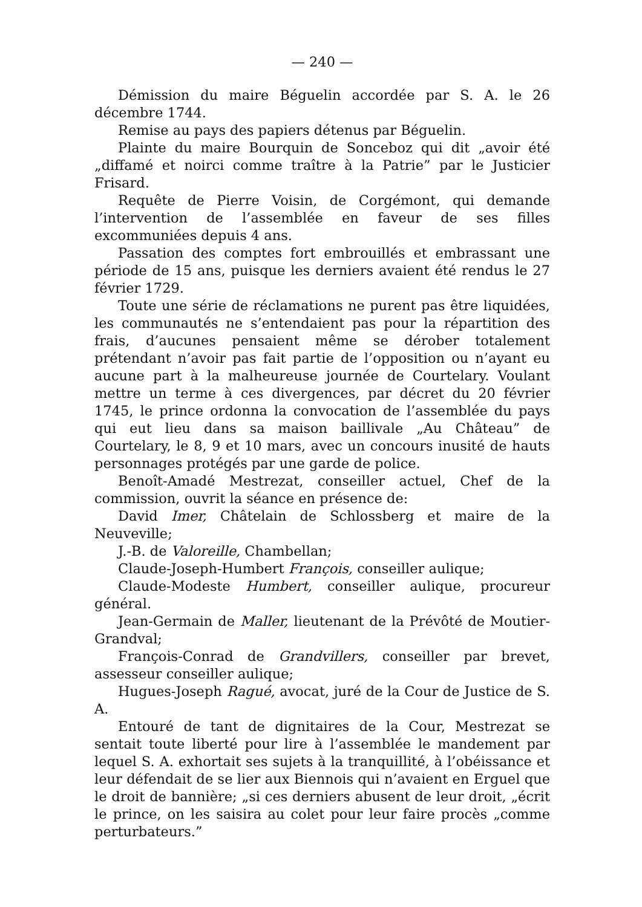— 240 —
Démission du maire Béguelin accordée par S. A. le 26 décembre 1744.
Remise au pays des papiers détenus par Béguelin.
Plainte du maire Bourquin de Sonceboz qui dit „avoir été „diffamé et noirci comme traître à la Patrie” par le Justicier Frisard.
Requête de Pierre Voisin, de Corgémont, qui demande l’intervention de l’assemblée en faveur de ses filles excommuniées depuis 4 ans.
Passation des comptes fort embrouillés et embrassant une période de 15 ans, puisque les derniers avaient été rendus le 27 février 1729.
Toute une série de réclamations ne purent pas être liquidées, les communautés ne s’entendaient pas pour la répartition des frais, d’aucunes pensaient même se dérober totalement prétendant n’avoir pas fait partie de l’opposition ou n’ayant eu aucune part à la malheureuse journée de Courtelary. Voulant mettre un terme à ces divergences, par décret du 20 février 1745, le prince ordonna la convocation de l’assemblée du pays qui eut lieu dans sa maison baillivale „Au Château” de Courtelary, le 8, 9 et 10 mars, avec un concours inusité de hauts personnages protégés par une garde de police.
Benoît-Amadé Mestrezat, conseiller actuel, Chef de la commission, ouvrit la séance en présence de:
David Imer, Châtelain de Schlossberg et maire de la Neuveville;
J.-B. de Valoreille, Chambellan;
Claude-Joseph-Humbert François, conseiller aulique;
Claude-Modeste Humbert, conseiller aulique, procureur général.
Jean-Germain de Maller, lieutenant de la Prévôté de Moutier-Grandval;
François-Conrad de Grandvillers, conseiller par brevet, assesseur conseiller aulique;
Hugues-Joseph Ragué, avocat, juré de la Cour de Justice de S. A.
Entouré de tant de dignitaires de la Cour, Mestrezat se sentait toute liberté pour lire à l’assemblée le mandement par lequel S. A. exhortait ses sujets à la tranquillité, à l’obéissance et leur défendait de se lier aux Biennois qui n’avaient en Erguel que le droit de bannière; „si ces derniers abusent de leur droit, „écrit le prince, on les saisira au colet pour leur faire procès „comme perturbateurs.”